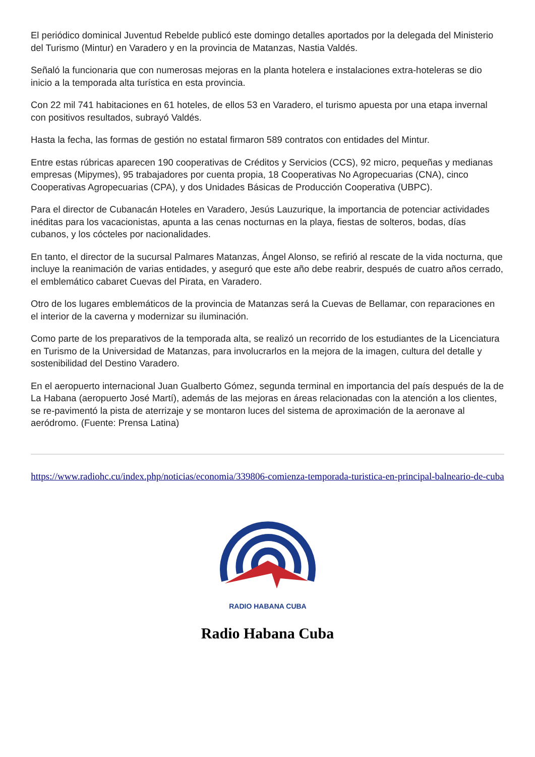El periódico dominical Juventud Rebelde publicó este domingo detalles aportados por la delegada del Ministerio del Turismo (Mintur) en Varadero y en la provincia de Matanzas, Nastia Valdés.
Señaló la funcionaria que con numerosas mejoras en la planta hotelera e instalaciones extra-hoteleras se dio inicio a la temporada alta turística en esta provincia.
Con 22 mil 741 habitaciones en 61 hoteles, de ellos 53 en Varadero, el turismo apuesta por una etapa invernal con positivos resultados, subrayó Valdés.
Hasta la fecha, las formas de gestión no estatal firmaron 589 contratos con entidades del Mintur.
Entre estas rúbricas aparecen 190 cooperativas de Créditos y Servicios (CCS), 92 micro, pequeñas y medianas empresas (Mipymes), 95 trabajadores por cuenta propia, 18 Cooperativas No Agropecuarias (CNA), cinco Cooperativas Agropecuarias (CPA), y dos Unidades Básicas de Producción Cooperativa (UBPC).
Para el director de Cubanacán Hoteles en Varadero, Jesús Lauzurique, la importancia de potenciar actividades inéditas para los vacacionistas, apunta a las cenas nocturnas en la playa, fiestas de solteros, bodas, días cubanos, y los cócteles por nacionalidades.
En tanto, el director de la sucursal Palmares Matanzas, Ángel Alonso, se refirió al rescate de la vida nocturna, que incluye la reanimación de varias entidades, y aseguró que este año debe reabrir, después de cuatro años cerrado, el emblemático cabaret Cuevas del Pirata, en Varadero.
Otro de los lugares emblemáticos de la provincia de Matanzas será la Cuevas de Bellamar, con reparaciones en el interior de la caverna y modernizar su iluminación.
Como parte de los preparativos de la temporada alta, se realizó un recorrido de los estudiantes de la Licenciatura en Turismo de la Universidad de Matanzas, para involucrarlos en la mejora de la imagen, cultura del detalle y sostenibilidad del Destino Varadero.
En el aeropuerto internacional Juan Gualberto Gómez, segunda terminal en importancia del país después de la de La Habana (aeropuerto José Martí), además de las mejoras en áreas relacionadas con la atención a los clientes, se re-pavimentó la pista de aterrizaje y se montaron luces del sistema de aproximación de la aeronave al aeródromo. (Fuente: Prensa Latina)
https://www.radiohc.cu/index.php/noticias/economia/339806-comienza-temporada-turistica-en-principal-balneario-de-cuba
RADIO HABANA CUBA
Radio Habana Cuba